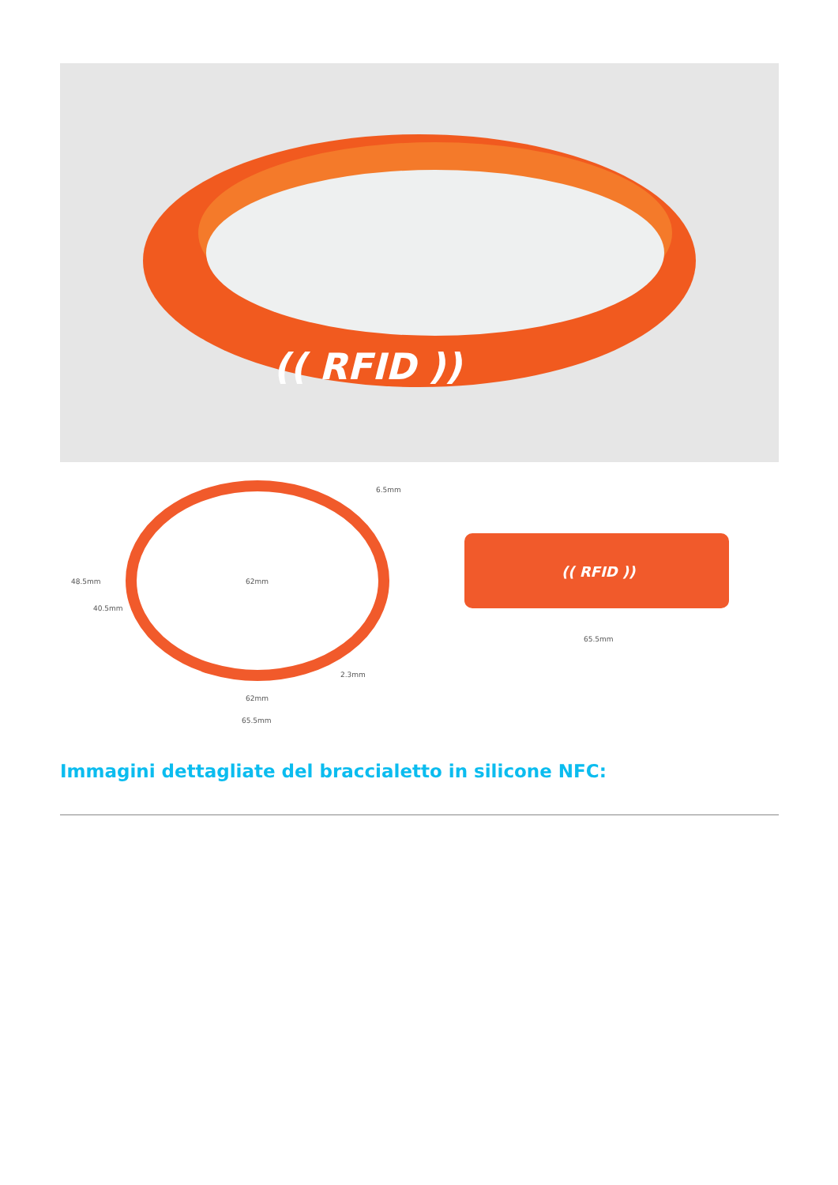(( RFID ))
62mm
48.5mm
40.5mm
6.5mm
2.3mm
62mm
65.5mm
(( RFID ))
65.5mm
Immagini dettagliate del braccialetto in silicone NFC: